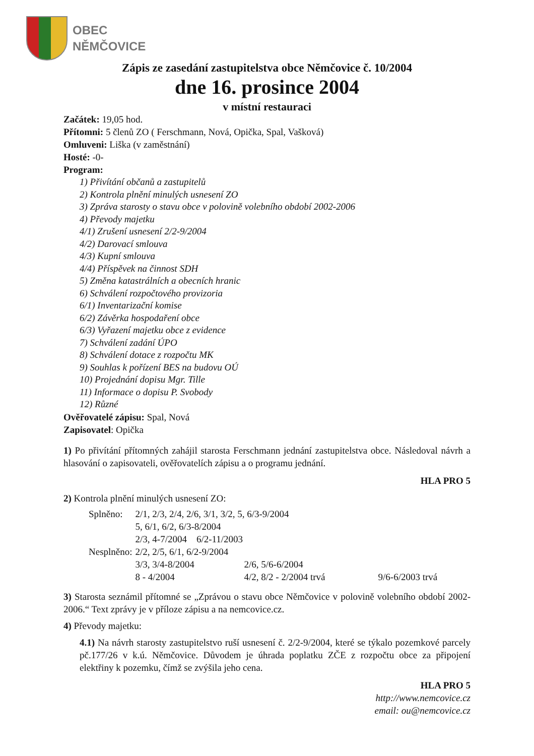OBEC
NĚMČOVICE
Zápis ze zasedání zastupitelstva obce Němčovice č. 10/2004
dne 16. prosince 2004
v místní restauraci
Začátek: 19,05 hod.
Přítomni: 5 členů ZO ( Ferschmann, Nová, Opička, Spal, Vašková)
Omluveni: Liška (v zaměstnání)
Hosté: -0-
Program:
1) Přivítání občanů a zastupitelů
2) Kontrola plnění minulých usnesení ZO
3) Zpráva starosty o stavu obce v polovině volebního období 2002-2006
4) Převody majetku
4/1) Zrušení usnesení 2/2-9/2004
4/2) Darovací smlouva
4/3) Kupní smlouva
4/4) Příspěvek na činnost SDH
5) Změna katastrálních a obecních hranic
6) Schválení rozpočtového provizoria
6/1) Inventarizační komise
6/2) Závěrka hospodaření obce
6/3) Vyřazení majetku obce z evidence
7) Schválení zadání ÚPO
8) Schválení dotace z rozpočtu MK
9) Souhlas k pořízení BES na budovu OÚ
10) Projednání dopisu Mgr. Tille
11) Informace o dopisu P. Svobody
12) Různé
Ověřovatelé zápisu: Spal, Nová
Zapisovatel: Opička
1) Po přivítání přítomných zahájil starosta Ferschmann jednání zastupitelstva obce. Následoval návrh a hlasování o zapisovateli, ověřovatelích zápisu a o programu jednání.
HLA PRO 5
2) Kontrola plnění minulých usnesení ZO:
| Splněno: | 2/1, 2/3, 2/4, 2/6, 3/1, 3/2, 5, 6/3-9/2004 | | |
| | 5, 6/1, 6/2, 6/3-8/2004 | | |
| | 2/3, 4-7/2004 6/2-11/2003 | | |
| Nesplněno: | 2/2, 2/5, 6/1, 6/2-9/2004 | | |
| | 3/3, 3/4-8/2004 | 2/6, 5/6-6/2004 | |
| | 8 - 4/2004 | 4/2, 8/2 - 2/2004 trvá | 9/6-6/2003 trvá |
3) Starosta seznámil přítomné se „Zprávou o stavu obce Němčovice v polovině volebního období 2002-2006.“ Text zprávy je v příloze zápisu a na nemcovice.cz.
4) Převody majetku:
4.1) Na návrh starosty zastupitelstvo ruší usnesení č. 2/2-9/2004, které se týkalo pozemkové parcely pč.177/26 v k.ú. Němčovice. Důvodem je úhrada poplatku ZČE z rozpočtu obce za připojení elektřiny k pozemku, čímž se zvýšila jeho cena.
HLA PRO 5
http://www.nemcovice.cz
email: ou@nemcovice.cz